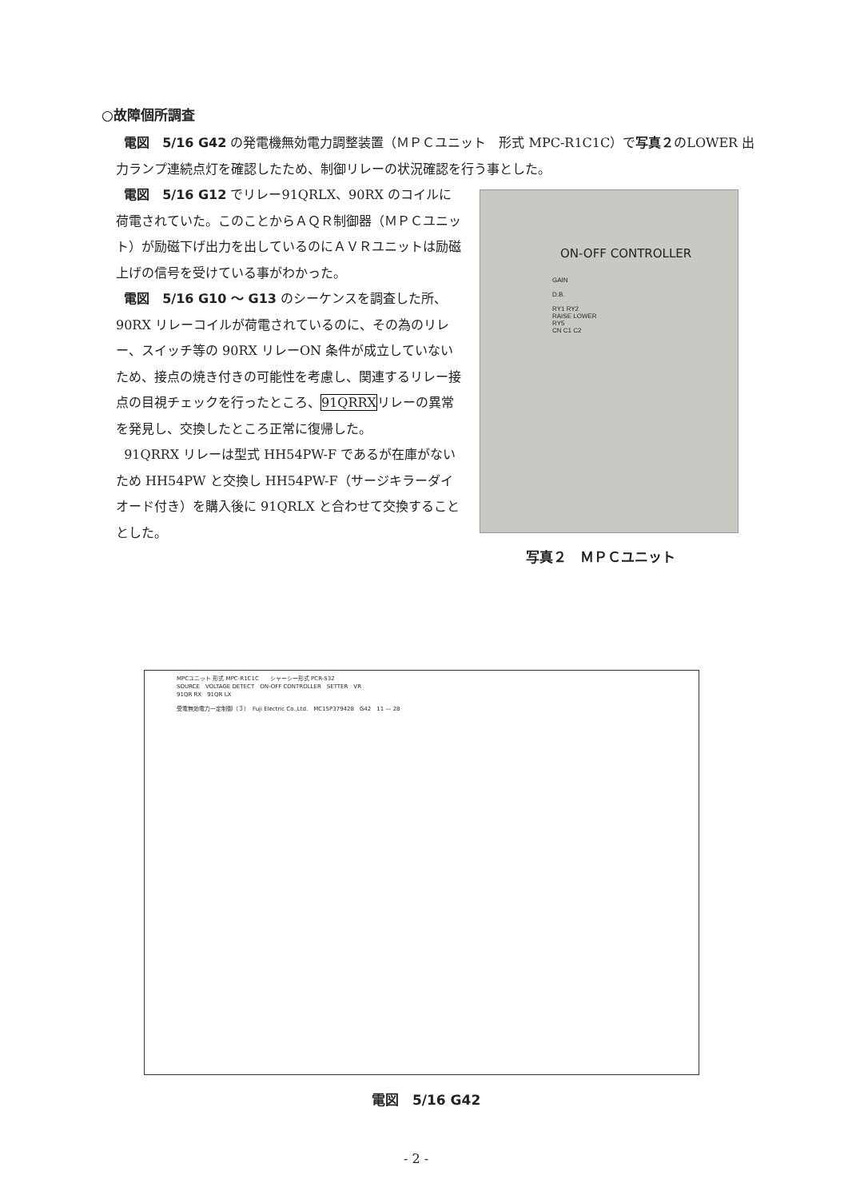○故障個所調査
電図　5/16 G42 の発電機無効電力調整装置（ＭＰＣユニット　形式 MPC-R1C1C）で写真２のLOWER 出力ランプ連続点灯を確認したため、制御リレーの状況確認を行う事とした。
電図　5/16 G12 でリレー91QRLX、90RX のコイルに荷電されていた。このことからＡＱＲ制御器（ＭＰＣユニット）が励磁下げ出力を出しているのにＡＶＲユニットは励磁上げの信号を受けている事がわかった。
電図　5/16 G10 ～ G13 のシーケンスを調査した所、90RX リレーコイルが荷電されているのに、その為のリレー、スイッチ等の 90RX リレーON 条件が成立していないため、接点の焼き付きの可能性を考慮し、関連するリレー接点の目視チェックを行ったところ、91QRRXリレーの異常を発見し、交換したところ正常に復帰した。
91QRRX リレーは型式 HH54PW-F であるが在庫がないため HH54PW と交換し HH54PW-F（サージキラーダイオード付き）を購入後に 91QRLX と合わせて交換することとした。
ON-OFF CONTROLLER
GAIN
D.B.
RY1 RY2
RAISE LOWER
RY5
CN C1 C2
写真２　ＭＰＣユニット
MPCユニット 形式 MPC-R1C1C　　シャーシー形式 PCR-S32
SOURCE　VOLTAGE DETECT　ON-OFF CONTROLLER　SETTER　VR
91QR RX　91QR LX
受電無効電力一定制御（３）　Fuji Electric Co.,Ltd.　MC15P379428　G42　11 — 28
電図　5/16 G42
- 2 -